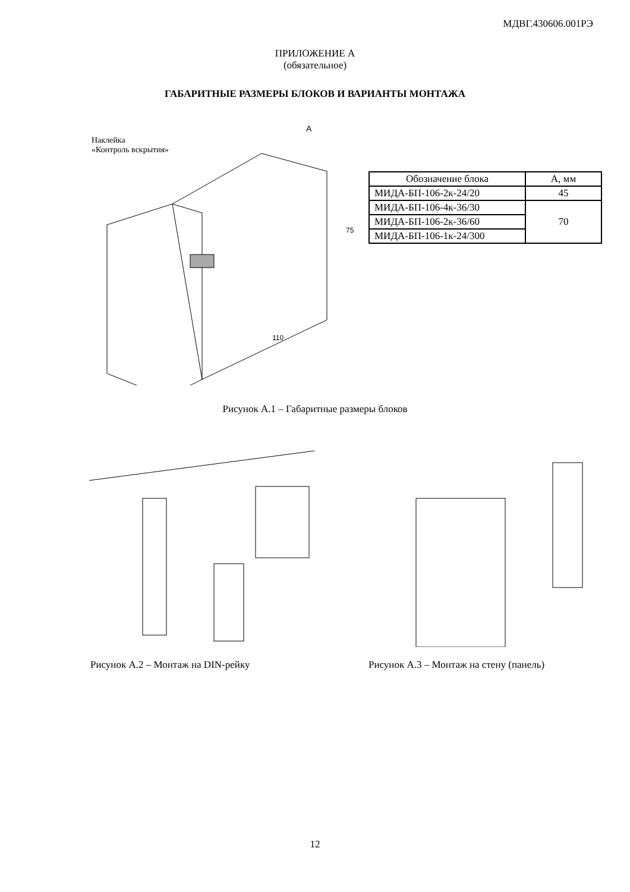МДВГ.430606.001РЭ
ПРИЛОЖЕНИЕ А
(обязательное)
ГАБАРИТНЫЕ РАЗМЕРЫ БЛОКОВ И ВАРИАНТЫ МОНТАЖА
Наклейка
«Контроль вскрытия»
А
75
110
| Обозначение блока | А, мм |
| МИДА-БП-106-2к-24/20 | 45 |
| МИДА-БП-106-4к-36/30 | 70 |
| МИДА-БП-106-2к-36/60 | |
| МИДА-БП-106-1к-24/300 | |
Рисунок А.1 – Габаритные размеры блоков
Рисунок А.2 – Монтаж на DIN-рейку Рисунок А.3 – Монтаж на стену (панель)
12